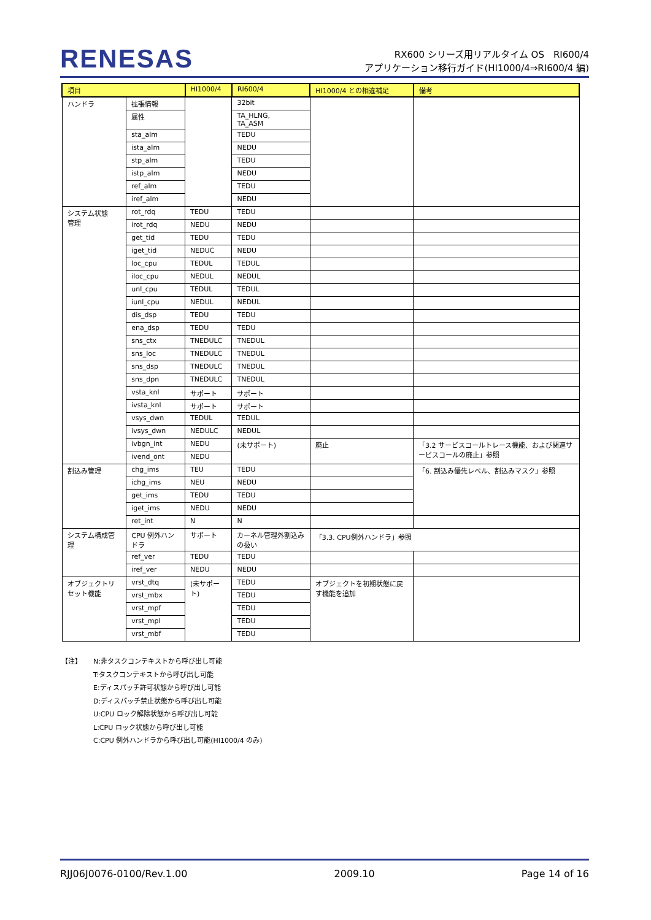RENESAS
RX600 シリーズ用リアルタイム OS　RI600/4
アプリケーション移行ガイド(HI1000/4⇒RI600/4 編)
| 項目 | | HI1000/4 | RI600/4 | HI1000/4 との相違補足 | 備考 |
| --- | --- | --- | --- | --- | --- |
| ハンドラ | 拡張情報 | | 32bit | | |
| | 属性 | | TA_HLNG, TA_ASM | | |
| | sta_alm | | TEDU | | |
| | ista_alm | | NEDU | | |
| | stp_alm | | TEDU | | |
| | istp_alm | | NEDU | | |
| | ref_alm | | TEDU | | |
| | iref_alm | | NEDU | | |
| システム状態 管理 | rot_rdq | TEDU | TEDU | | |
| | irot_rdq | NEDU | NEDU | | |
| | get_tid | TEDU | TEDU | | |
| | iget_tid | NEDUC | NEDU | | |
| | loc_cpu | TEDUL | TEDUL | | |
| | iloc_cpu | NEDUL | NEDUL | | |
| | unl_cpu | TEDUL | TEDUL | | |
| | iunl_cpu | NEDUL | NEDUL | | |
| | dis_dsp | TEDU | TEDU | | |
| | ena_dsp | TEDU | TEDU | | |
| | sns_ctx | TNEDULC | TNEDUL | | |
| | sns_loc | TNEDULC | TNEDUL | | |
| | sns_dsp | TNEDULC | TNEDUL | | |
| | sns_dpn | TNEDULC | TNEDUL | | |
| | vsta_knl | サポート | サポート | | |
| | ivsta_knl | サポート | サポート | | |
| | vsys_dwn | TEDUL | TEDUL | | |
| | ivsys_dwn | NEDULC | NEDUL | | |
| | ivbgn_int | NEDU | (未サポート) | 廃止 | 「3.2 サービスコールトレース機能、および関連サービスコールの廃止」参照 |
| | ivend_ont | NEDU | | | |
| 割込み管理 | chg_ims | TEU | TEDU | | 「6. 割込み優先レベル、割込みマスク」参照 |
| | ichg_ims | NEU | NEDU | | |
| | get_ims | TEDU | TEDU | | |
| | iget_ims | NEDU | NEDU | | |
| | ret_int | N | N | | |
| システム構成管理 | CPU 例外ハンドラ | サポート | カーネル管理外割込みの扱い | 「3.3. CPU例外ハンドラ」参照 | |
| | ref_ver | TEDU | TEDU | | |
| | iref_ver | NEDU | NEDU | | |
| オブジェクトリセット機能 | vrst_dtq | (未サポート) | TEDU | オブジェクトを初期状態に戻す機能を追加 | |
| | vrst_mbx | | TEDU | | |
| | vrst_mpf | | TEDU | | |
| | vrst_mpl | | TEDU | | |
| | vrst_mbf | | TEDU | | |
【注】 N:非タスクコンテキストから呼び出し可能
T:タスクコンテキストから呼び出し可能
E:ディスパッチ許可状態から呼び出し可能
D:ディスパッチ禁止状態から呼び出し可能
U:CPU ロック解除状態から呼び出し可能
L:CPU ロック状態から呼び出し可能
C:CPU 例外ハンドラから呼び出し可能(HI1000/4 のみ)
RJJ06J0076-0100/Rev.1.00 2009.10 Page 14 of 16